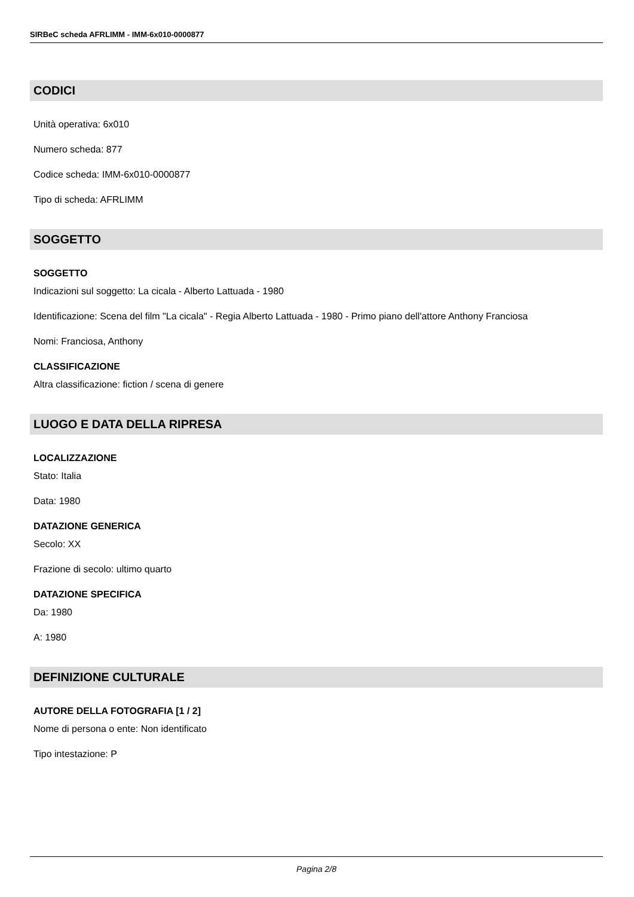SIRBeC scheda AFRLIMM - IMM-6x010-0000877
CODICI
Unità operativa: 6x010
Numero scheda: 877
Codice scheda: IMM-6x010-0000877
Tipo di scheda: AFRLIMM
SOGGETTO
SOGGETTO
Indicazioni sul soggetto: La cicala - Alberto Lattuada - 1980
Identificazione: Scena del film "La cicala" - Regia Alberto Lattuada - 1980 - Primo piano dell'attore Anthony Franciosa
Nomi: Franciosa, Anthony
CLASSIFICAZIONE
Altra classificazione: fiction / scena di genere
LUOGO E DATA DELLA RIPRESA
LOCALIZZAZIONE
Stato: Italia
Data: 1980
DATAZIONE GENERICA
Secolo: XX
Frazione di secolo: ultimo quarto
DATAZIONE SPECIFICA
Da: 1980
A: 1980
DEFINIZIONE CULTURALE
AUTORE DELLA FOTOGRAFIA [1 / 2]
Nome di persona o ente: Non identificato
Tipo intestazione: P
Pagina 2/8